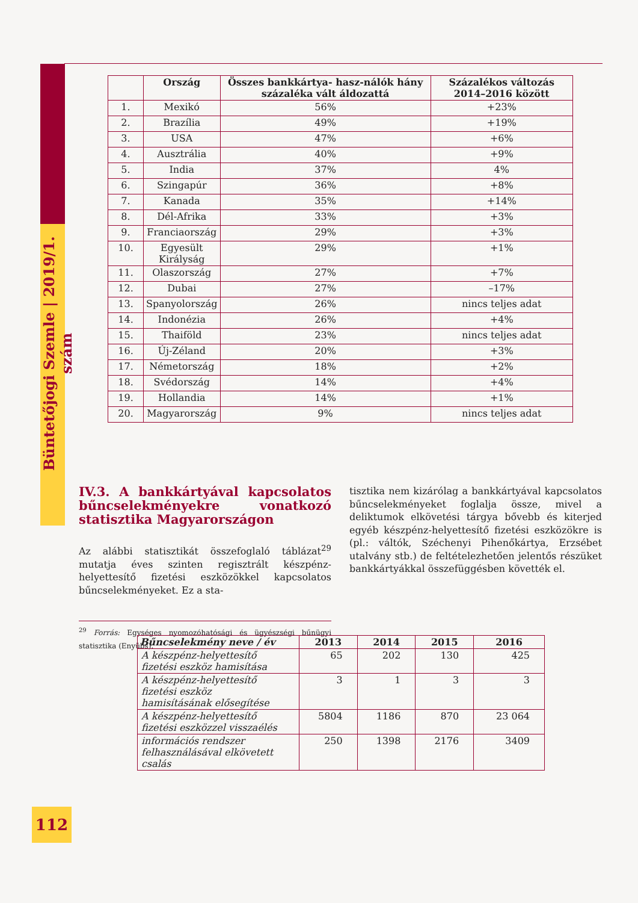Büntetőjogi Szemle | 2019/1. szám
| | Ország | Összes bankkártya- hasz-nálók hány százaléka vált áldozattá | Százalékos változás 2014–2016 között |
| --- | --- | --- | --- |
| 1. | Mexikó | 56% | +23% |
| 2. | Brazília | 49% | +19% |
| 3. | USA | 47% | +6% |
| 4. | Ausztrália | 40% | +9% |
| 5. | India | 37% | 4% |
| 6. | Szingapúr | 36% | +8% |
| 7. | Kanada | 35% | +14% |
| 8. | Dél-Afrika | 33% | +3% |
| 9. | Franciaország | 29% | +3% |
| 10. | Egyesült Királyság | 29% | +1% |
| 11. | Olaszország | 27% | +7% |
| 12. | Dubai | 27% | –17% |
| 13. | Spanyolország | 26% | nincs teljes adat |
| 14. | Indonézia | 26% | +4% |
| 15. | Thaiföld | 23% | nincs teljes adat |
| 16. | Új-Zéland | 20% | +3% |
| 17. | Németország | 18% | +2% |
| 18. | Svédország | 14% | +4% |
| 19. | Hollandia | 14% | +1% |
| 20. | Magyarország | 9% | nincs teljes adat |
IV.3. A bankkártyával kapcsolatos bűncselekményekre vonatkozó statisztika Magyarországon
Az alábbi statisztikát összefoglaló táblázat<sup>29</sup> mutatja éves szinten regisztrált készpénz-helyettesítő fizetési eszközökkel kapcsolatos bűncselekményeket. Ez a sta-
<sup>29</sup> Forrás: Egységes nyomozóhatósági és ügyészségi bűnügyi statisztika (Enyübs).
tisztika nem kizárólag a bankkártyával kapcsolatos bűncselekményeket foglalja össze, mivel a deliktumok elkövetési tárgya bővebb és kiterjed egyéb készpénz-helyettesítő fizetési eszközökre is (pl.: váltók, Széchenyi Pihenőkártya, Erzsébet utalvány stb.) de feltételezhetően jelentős részüket bankkártyákkal összefüggésben követték el.
| Bűncselekmény neve / év | 2013 | 2014 | 2015 | 2016 |
| --- | --- | --- | --- | --- |
| A készpénz-helyettesítő fizetési eszköz hamisítása | 65 | 202 | 130 | 425 |
| A készpénz-helyettesítő fizetési eszköz hamisításának elősegítése | 3 | 1 | 3 | 3 |
| A készpénz-helyettesítő fizetési eszközzel visszaélés | 5804 | 1186 | 870 | 23 064 |
| információs rendszer felhasználásával elkövetett csalás | 250 | 1398 | 2176 | 3409 |
112